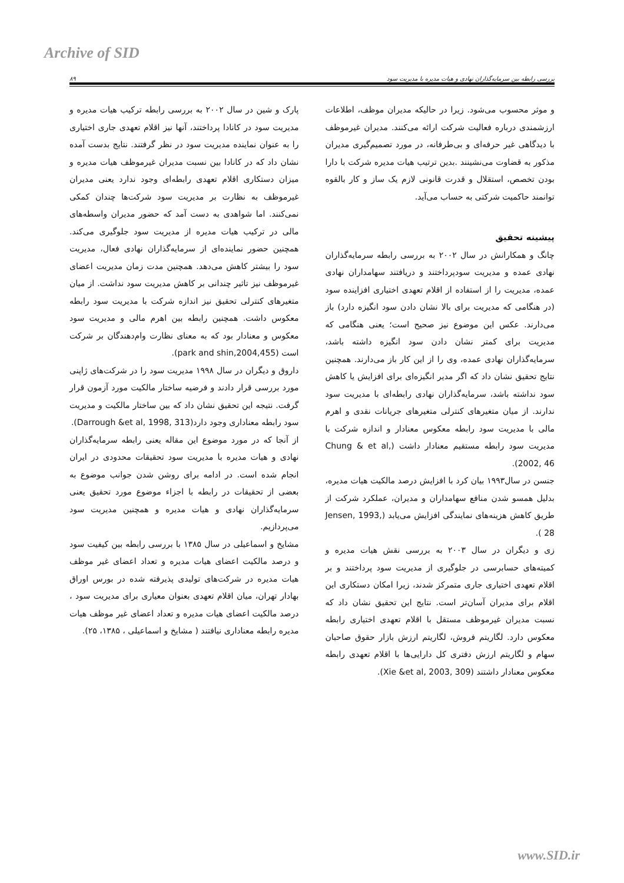Archive of SID
بررسی رابطه بین سرمایه‌گذاران نهادی و هیات مدیره با مدیریت سود ۸۹
و موثر محسوب می‌شود. زیرا در حالیکه مدیران موظف، اطلاعات ارزشمندی درباره فعالیت شرکت ارائه می‌کنند. مدیران غیرموظف با دیدگاهی غیر حرفه‌ای و بی‌طرفانه، در مورد تصمیم‌گیری مدیران مذکور به قضاوت می‌نشینند .بدین ترتیب هیات مدیره شرکت با دارا بودن تخصص، استقلال و قدرت قانونی لازم یک ساز و کار بالقوه توانمند حاکمیت شرکتی به حساب می‌آید.
پیشینه تحقیق
چانگ و همکارانش در سال ۲۰۰۲ به بررسی رابطه سرمایه‌گذاران نهادی عمده و مدیریت سودپرداختند و دریافتند سهامداران نهادی عمده، مدیریت را از استفاده از اقلام تعهدی اختیاری افزاینده سود (در هنگامی که مدیریت برای بالا نشان دادن سود انگیزه دارد) باز می‌دارند. عکس این موضوع نیز صحیح است؛ یعنی هنگامی که مدیریت برای کمتر نشان دادن سود انگیزه داشته باشد، سرمایه‌گذاران نهادی عمده، وی را از این کار باز می‌دارند. همچنین نتایج تحقیق نشان داد که اگر مدیر انگیزه‌ای برای افزایش یا کاهش سود نداشته باشد، سرمایه‌گذاران نهادی رابطه‌ای با مدیریت سود ندارند. از میان متغیرهای کنترلی متغیرهای جریانات نقدی و اهرم مالی با مدیریت سود رابطه معکوس معنادار و اندازه شرکت با مدیریت سود رابطه مستقیم معنادار داشت (Chung & et al, 2002, 46).
جنسن در سال۱۹۹۳ بیان کرد با افزایش درصد مالکیت هیات مدیره، بدلیل همسو شدن منافع سهامداران و مدیران، عملکرد شرکت از طریق کاهش هزینه‌های نمایندگی افزایش می‌یابد (Jensen, 1993, 28 ).
زی و دیگران در سال ۲۰۰۳ به بررسی نقش هیات مدیره و کمیته‌های حسابرسی در جلوگیری از مدیریت سود پرداختند و بر اقلام تعهدی اختیاری جاری متمرکز شدند، زیرا امکان دستکاری این اقلام برای مدیران آسان‌تر است. نتایج این تحقیق نشان داد که نسبت مدیران غیرموظف مستقل با اقلام تعهدی اختیاری رابطه معکوس دارد. لگاریتم فروش، لگاریتم ارزش بازار حقوق صاحبان سهام و لگاریتم ارزش دفتری کل دارایی‌ها با اقلام تعهدی رابطه معکوس معنادار داشتند (Xie &et al, 2003, 309).
پارک و شین در سال ۲۰۰۲ به بررسی رابطه ترکیب هیات مدیره و مدیریت سود در کانادا پرداختند، آنها نیز اقلام تعهدی جاری اختیاری را به عنوان نماینده مدیریت سود در نظر گرفتند. نتایج بدست آمده نشان داد که در کانادا بین نسبت مدیران غیرموظف هیات مدیره و میزان دستکاری اقلام تعهدی رابطه‌ای وجود ندارد یعنی مدیران غیرموظف به نظارت بر مدیریت سود شرکت‌ها چندان کمکی نمی‌کنند. اما شواهدی به دست آمد که حضور مدیران واسطه‌های مالی در ترکیب هیات مدیره از مدیریت سود جلوگیری می‌کند. همچنین حضور نماینده‌ای از سرمایه‌گذاران نهادی فعال، مدیریت سود را بیشتر کاهش می‌دهد. همچنین مدت زمان مدیریت اعضای غیرموظف نیز تاثیر چندانی بر کاهش مدیریت سود نداشت. از میان متغیرهای کنترلی تحقیق نیز اندازه شرکت با مدیریت سود رابطه معکوس داشت. همچنین رابطه بین اهرم مالی و مدیریت سود معکوس و معنادار بود که به معنای نظارت وام‌دهندگان بر شرکت است (park and shin,2004,455).
داروق و دیگران در سال ۱۹۹۸ مدیریت سود را در شرکت‌های ژاپنی مورد بررسی قرار دادند و فرضیه ساختار مالکیت مورد آزمون قرار گرفت. نتیجه این تحقیق نشان داد که بین ساختار مالکیت و مدیریت سود رابطه معناداری وجود دارد(Darrough &et al, 1998, 313).
از آنجا که در مورد موضوع این مقاله یعنی رابطه سرمایه‌گذاران نهادی و هیات مدیره با مدیریت سود تحقیقات محدودی در ایران انجام شده است. در ادامه برای روشن شدن جوانب موضوع به بعضی از تحقیقات در رابطه با اجزاء موضوع مورد تحقیق یعنی سرمایه‌گذاران نهادی و هیات مدیره و همچنین مدیریت سود می‌پردازیم.
مشایخ و اسماعیلی در سال ۱۳۸۵ با بررسی رابطه بین کیفیت سود و درصد مالکیت اعضای هیات مدیره و تعداد اعضای غیر موظف هیات مدیره در شرکت‌های تولیدی پذیرفته شده در بورس اوراق بهادار تهران، میان اقلام تعهدی بعنوان معیاری برای مدیریت سود ، درصد مالکیت اعضای هیات مدیره و تعداد اعضای غیر موظف هیات مدیره رابطه معناداری نیافتند ( مشایخ و اسماعیلی ، ۱۳۸۵، ۲۵).
www.SID.ir